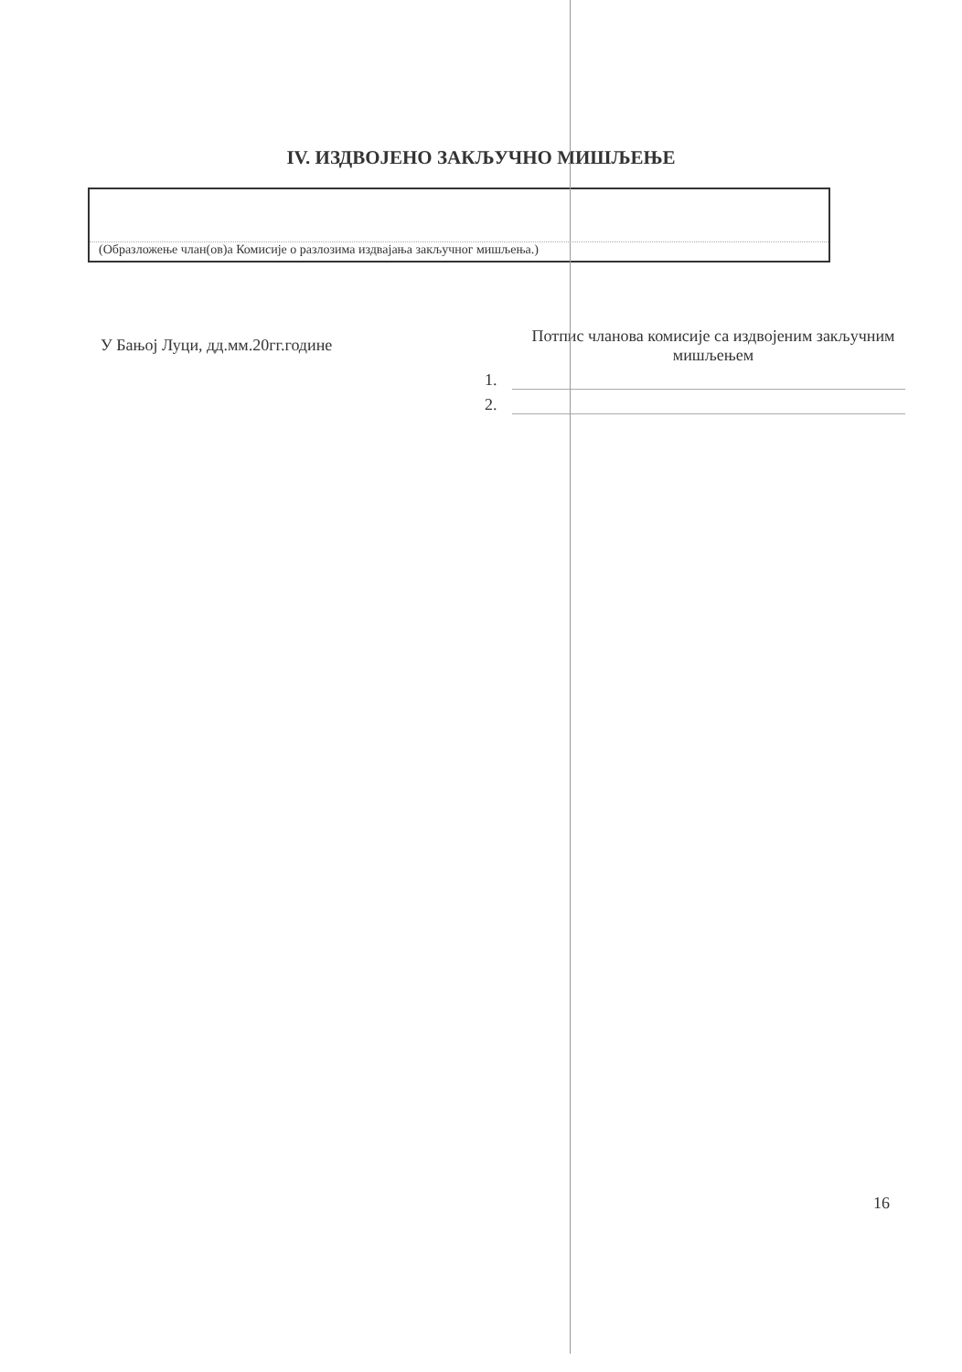IV. ИЗДВОЈЕНО ЗАКЉУЧНО МИШЉЕЊЕ
(Образложење члан(ов)а Комисије о разлозима издвајања закључног мишљења.)
У Бањој Луци, дд.мм.20гг.године
Потпис чланова комисије са издвојеним закључним мишљењем
1.
2.
16